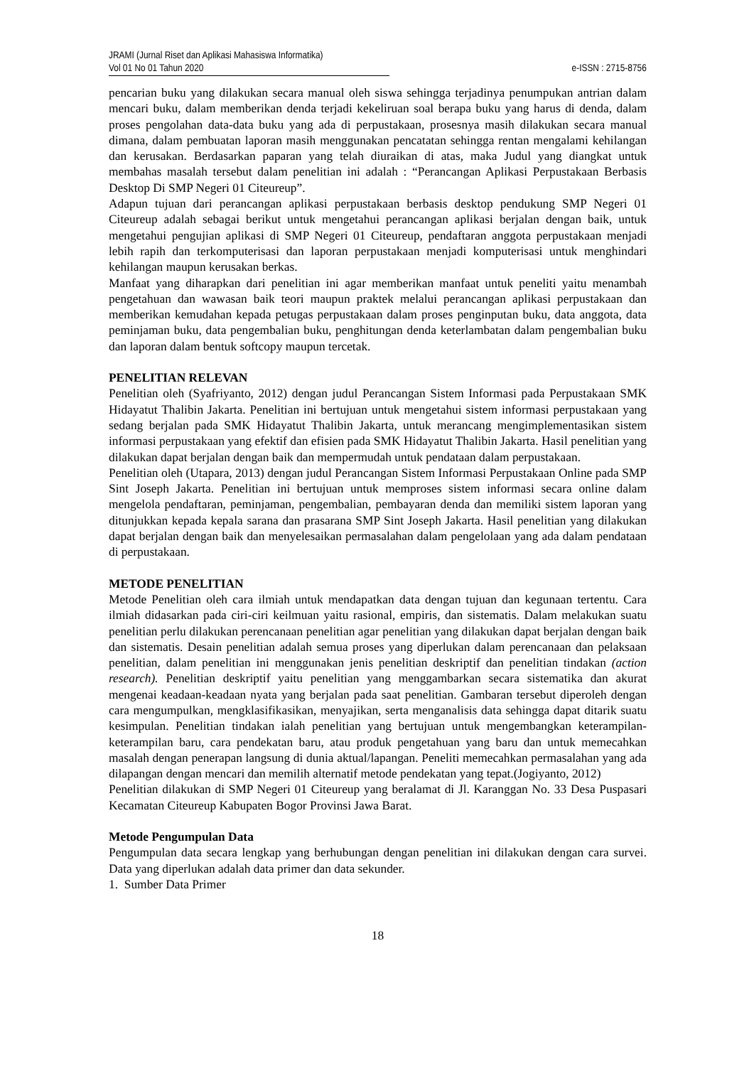JRAMI (Jurnal Riset dan Aplikasi Mahasiswa Informatika)
Vol 01 No 01 Tahun 2020 e-ISSN : 2715-8756
pencarian buku yang dilakukan secara manual oleh siswa sehingga terjadinya penumpukan antrian dalam mencari buku, dalam memberikan denda terjadi kekeliruan soal berapa buku yang harus di denda, dalam proses pengolahan data-data buku yang ada di perpustakaan, prosesnya masih dilakukan secara manual dimana, dalam pembuatan laporan masih menggunakan pencatatan sehingga rentan mengalami kehilangan dan kerusakan. Berdasarkan paparan yang telah diuraikan di atas, maka Judul yang diangkat untuk membahas masalah tersebut dalam penelitian ini adalah : “Perancangan Aplikasi Perpustakaan Berbasis Desktop Di SMP Negeri 01 Citeureup”.
Adapun tujuan dari perancangan aplikasi perpustakaan berbasis desktop pendukung SMP Negeri 01 Citeureup adalah sebagai berikut untuk mengetahui perancangan aplikasi berjalan dengan baik, untuk mengetahui pengujian aplikasi di SMP Negeri 01 Citeureup, pendaftaran anggota perpustakaan menjadi lebih rapih dan terkomputerisasi dan laporan perpustakaan menjadi komputerisasi untuk menghindari kehilangan maupun kerusakan berkas.
Manfaat yang diharapkan dari penelitian ini agar memberikan manfaat untuk peneliti yaitu menambah pengetahuan dan wawasan baik teori maupun praktek melalui perancangan aplikasi perpustakaan dan memberikan kemudahan kepada petugas perpustakaan dalam proses penginputan buku, data anggota, data peminjaman buku, data pengembalian buku, penghitungan denda keterlambatan dalam pengembalian buku dan laporan dalam bentuk softcopy maupun tercetak.
PENELITIAN RELEVAN
Penelitian oleh (Syafriyanto, 2012) dengan judul Perancangan Sistem Informasi pada Perpustakaan SMK Hidayatut Thalibin Jakarta. Penelitian ini bertujuan untuk mengetahui sistem informasi perpustakaan yang sedang berjalan pada SMK Hidayatut Thalibin Jakarta, untuk merancang mengimplementasikan sistem informasi perpustakaan yang efektif dan efisien pada SMK Hidayatut Thalibin Jakarta. Hasil penelitian yang dilakukan dapat berjalan dengan baik dan mempermudah untuk pendataan dalam perpustakaan.
Penelitian oleh (Utapara, 2013) dengan judul Perancangan Sistem Informasi Perpustakaan Online pada SMP Sint Joseph Jakarta. Penelitian ini bertujuan untuk memproses sistem informasi secara online dalam mengelola pendaftaran, peminjaman, pengembalian, pembayaran denda dan memiliki sistem laporan yang ditunjukkan kepada kepala sarana dan prasarana SMP Sint Joseph Jakarta. Hasil penelitian yang dilakukan dapat berjalan dengan baik dan menyelesaikan permasalahan dalam pengelolaan yang ada dalam pendataan di perpustakaan.
METODE PENELITIAN
Metode Penelitian oleh cara ilmiah untuk mendapatkan data dengan tujuan dan kegunaan tertentu. Cara ilmiah didasarkan pada ciri-ciri keilmuan yaitu rasional, empiris, dan sistematis. Dalam melakukan suatu penelitian perlu dilakukan perencanaan penelitian agar penelitian yang dilakukan dapat berjalan dengan baik dan sistematis. Desain penelitian adalah semua proses yang diperlukan dalam perencanaan dan pelaksaan penelitian, dalam penelitian ini menggunakan jenis penelitian deskriptif dan penelitian tindakan (action research). Penelitian deskriptif yaitu penelitian yang menggambarkan secara sistematika dan akurat mengenai keadaan-keadaan nyata yang berjalan pada saat penelitian. Gambaran tersebut diperoleh dengan cara mengumpulkan, mengklasifikasikan, menyajikan, serta menganalisis data sehingga dapat ditarik suatu kesimpulan. Penelitian tindakan ialah penelitian yang bertujuan untuk mengembangkan keterampilan-keterampilan baru, cara pendekatan baru, atau produk pengetahuan yang baru dan untuk memecahkan masalah dengan penerapan langsung di dunia aktual/lapangan. Peneliti memecahkan permasalahan yang ada dilapangan dengan mencari dan memilih alternatif metode pendekatan yang tepat.(Jogiyanto, 2012)
Penelitian dilakukan di SMP Negeri 01 Citeureup yang beralamat di Jl. Karanggan No. 33 Desa Puspasari Kecamatan Citeureup Kabupaten Bogor Provinsi Jawa Barat.
Metode Pengumpulan Data
Pengumpulan data secara lengkap yang berhubungan dengan penelitian ini dilakukan dengan cara survei. Data yang diperlukan adalah data primer dan data sekunder.
1. Sumber Data Primer
18